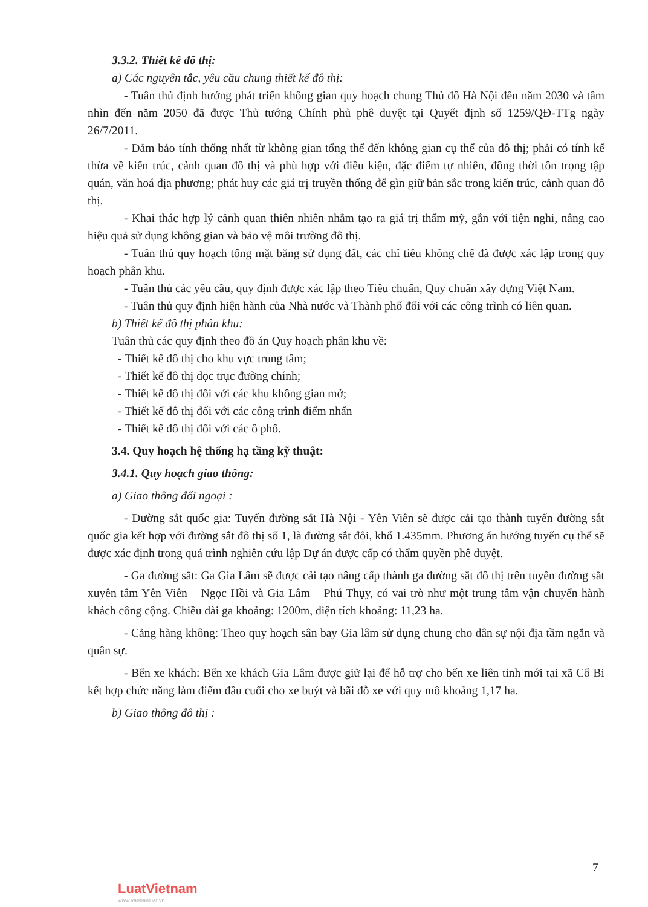3.3.2. Thiết kế đô thị:
a) Các nguyên tắc, yêu cầu chung thiết kế đô thị:
- Tuân thủ định hướng phát triển không gian quy hoạch chung Thủ đô Hà Nội đến năm 2030 và tầm nhìn đến năm 2050 đã được Thủ tướng Chính phủ phê duyệt tại Quyết định số 1259/QĐ-TTg ngày 26/7/2011.
- Đảm bảo tính thống nhất từ không gian tổng thể đến không gian cụ thể của đô thị; phải có tính kế thừa về kiến trúc, cảnh quan đô thị và phù hợp với điều kiện, đặc điểm tự nhiên, đồng thời tôn trọng tập quán, văn hoá địa phương; phát huy các giá trị truyền thống để gìn giữ bản sắc trong kiến trúc, cảnh quan đô thị.
- Khai thác hợp lý cảnh quan thiên nhiên nhằm tạo ra giá trị thẩm mỹ, gắn với tiện nghi, nâng cao hiệu quả sử dụng không gian và bảo vệ môi trường đô thị.
- Tuân thủ quy hoạch tổng mặt bằng sử dụng đất, các chỉ tiêu khống chế đã được xác lập trong quy hoạch phân khu.
- Tuân thủ các yêu cầu, quy định được xác lập theo Tiêu chuẩn, Quy chuẩn xây dựng Việt Nam.
- Tuân thủ quy định hiện hành của Nhà nước và Thành phố đối với các công trình có liên quan.
b) Thiết kế đô thị phân khu:
Tuân thủ các quy định theo đồ án Quy hoạch phân khu về:
- Thiết kế đô thị cho khu vực trung tâm;
- Thiết kế đô thị dọc trục đường chính;
- Thiết kế đô thị đối với các khu không gian mở;
- Thiết kế đô thị đối với các công trình điểm nhấn
- Thiết kế đô thị đối với các ô phố.
3.4. Quy hoạch hệ thống hạ tầng kỹ thuật:
3.4.1. Quy hoạch giao thông:
a) Giao thông đối ngoại :
- Đường sắt quốc gia: Tuyến đường sắt Hà Nội - Yên Viên sẽ được cải tạo thành tuyến đường sắt quốc gia kết hợp với đường sắt đô thị số 1, là đường sắt đôi, khổ 1.435mm. Phương án hướng tuyến cụ thể sẽ được xác định trong quá trình nghiên cứu lập Dự án được cấp có thẩm quyền phê duyệt.
- Ga đường sắt: Ga Gia Lâm sẽ được cải tạo nâng cấp thành ga đường sắt đô thị trên tuyến đường sắt xuyên tâm Yên Viên – Ngọc Hồi và Gia Lâm – Phú Thụy, có vai trò như một trung tâm vận chuyển hành khách công cộng. Chiều dài ga khoảng: 1200m, diện tích khoảng: 11,23 ha.
- Cảng hàng không: Theo quy hoạch sân bay Gia lâm sử dụng chung cho dân sự nội địa tầm ngắn và quân sự.
- Bến xe khách: Bến xe khách Gia Lâm được giữ lại để hỗ trợ cho bến xe liên tỉnh mới tại xã Cổ Bi kết hợp chức năng làm điểm đầu cuối cho xe buýt và bãi đỗ xe với quy mô khoảng 1,17 ha.
b) Giao thông đô thị :
7
LuatVietnam
www.vanbanluat.vn